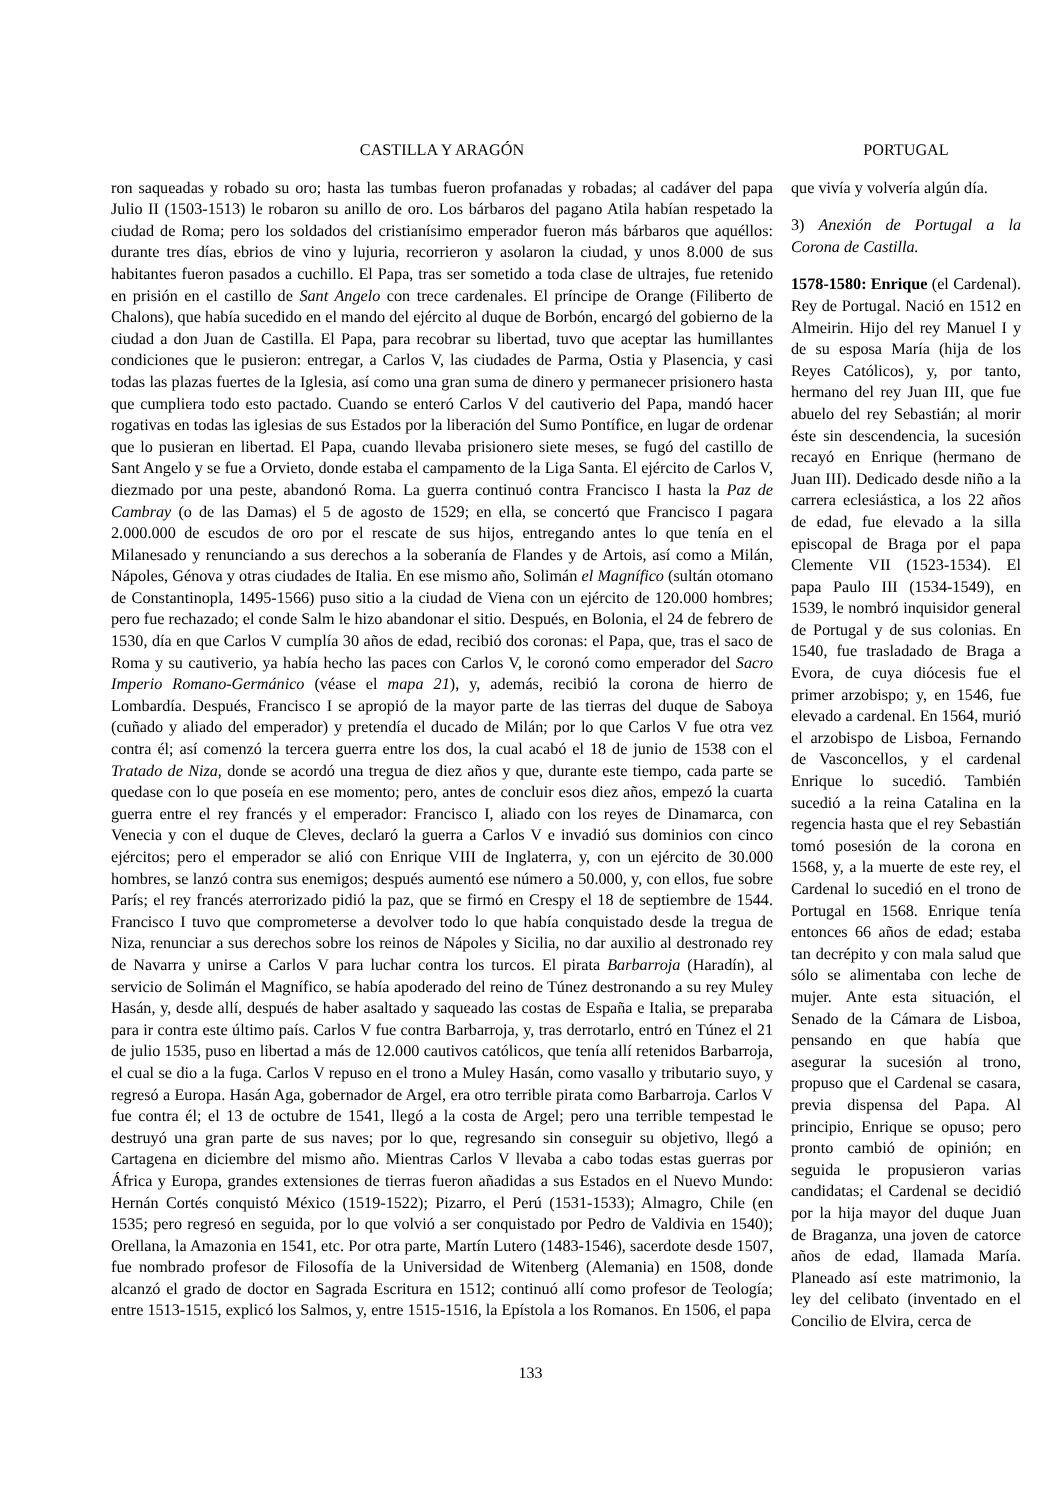CASTILLA Y ARAGÓN
ron saqueadas y robado su oro; hasta las tumbas fueron profanadas y robadas; al cadáver del papa Julio II (1503-1513) le robaron su anillo de oro. Los bárbaros del pagano Atila habían respetado la ciudad de Roma; pero los soldados del cristianísimo emperador fueron más bárbaros que aquéllos: durante tres días, ebrios de vino y lujuria, recorrieron y asolaron la ciudad, y unos 8.000 de sus habitantes fueron pasados a cuchillo. El Papa, tras ser sometido a toda clase de ultrajes, fue retenido en prisión en el castillo de Sant Angelo con trece cardenales. El príncipe de Orange (Filiberto de Chalons), que había sucedido en el mando del ejército al duque de Borbón, encargó del gobierno de la ciudad a don Juan de Castilla. El Papa, para recobrar su libertad, tuvo que aceptar las humillantes condiciones que le pusieron: entregar, a Carlos V, las ciudades de Parma, Ostia y Plasencia, y casi todas las plazas fuertes de la Iglesia, así como una gran suma de dinero y permanecer prisionero hasta que cumpliera todo esto pactado. Cuando se enteró Carlos V del cautiverio del Papa, mandó hacer rogativas en todas las iglesias de sus Estados por la liberación del Sumo Pontífice, en lugar de ordenar que lo pusieran en libertad. El Papa, cuando llevaba prisionero siete meses, se fugó del castillo de Sant Angelo y se fue a Orvieto, donde estaba el campamento de la Liga Santa. El ejército de Carlos V, diezmado por una peste, abandonó Roma. La guerra continuó contra Francisco I hasta la Paz de Cambray (o de las Damas) el 5 de agosto de 1529; en ella, se concertó que Francisco I pagara 2.000.000 de escudos de oro por el rescate de sus hijos, entregando antes lo que tenía en el Milanesado y renunciando a sus derechos a la soberanía de Flandes y de Artois, así como a Milán, Nápoles, Génova y otras ciudades de Italia. En ese mismo año, Solimán el Magnífico (sultán otomano de Constantinopla, 1495-1566) puso sitio a la ciudad de Viena con un ejército de 120.000 hombres; pero fue rechazado; el conde Salm le hizo abandonar el sitio. Después, en Bolonia, el 24 de febrero de 1530, día en que Carlos V cumplía 30 años de edad, recibió dos coronas: el Papa, que, tras el saco de Roma y su cautiverio, ya había hecho las paces con Carlos V, le coronó como emperador del Sacro Imperio Romano-Germánico (véase el mapa 21), y, además, recibió la corona de hierro de Lombardía. Después, Francisco I se apropió de la mayor parte de las tierras del duque de Saboya (cuñado y aliado del emperador) y pretendía el ducado de Milán; por lo que Carlos V fue otra vez contra él; así comenzó la tercera guerra entre los dos, la cual acabó el 18 de junio de 1538 con el Tratado de Niza, donde se acordó una tregua de diez años y que, durante este tiempo, cada parte se quedase con lo que poseía en ese momento; pero, antes de concluir esos diez años, empezó la cuarta guerra entre el rey francés y el emperador: Francisco I, aliado con los reyes de Dinamarca, con Venecia y con el duque de Cleves, declaró la guerra a Carlos V e invadió sus dominios con cinco ejércitos; pero el emperador se alió con Enrique VIII de Inglaterra, y, con un ejército de 30.000 hombres, se lanzó contra sus enemigos; después aumentó ese número a 50.000, y, con ellos, fue sobre París; el rey francés aterrorizado pidió la paz, que se firmó en Crespy el 18 de septiembre de 1544. Francisco I tuvo que comprometerse a devolver todo lo que había conquistado desde la tregua de Niza, renunciar a sus derechos sobre los reinos de Nápoles y Sicilia, no dar auxilio al destronado rey de Navarra y unirse a Carlos V para luchar contra los turcos. El pirata Barbarroja (Haradín), al servicio de Solimán el Magnífico, se había apoderado del reino de Túnez destronando a su rey Muley Hasán, y, desde allí, después de haber asaltado y saqueado las costas de España e Italia, se preparaba para ir contra este último país. Carlos V fue contra Barbarroja, y, tras derrotarlo, entró en Túnez el 21 de julio 1535, puso en libertad a más de 12.000 cautivos católicos, que tenía allí retenidos Barbarroja, el cual se dio a la fuga. Carlos V repuso en el trono a Muley Hasán, como vasallo y tributario suyo, y regresó a Europa. Hasán Aga, gobernador de Argel, era otro terrible pirata como Barbarroja. Carlos V fue contra él; el 13 de octubre de 1541, llegó a la costa de Argel; pero una terrible tempestad le destruyó una gran parte de sus naves; por lo que, regresando sin conseguir su objetivo, llegó a Cartagena en diciembre del mismo año. Mientras Carlos V llevaba a cabo todas estas guerras por África y Europa, grandes extensiones de tierras fueron añadidas a sus Estados en el Nuevo Mundo: Hernán Cortés conquistó México (1519-1522); Pizarro, el Perú (1531-1533); Almagro, Chile (en 1535; pero regresó en seguida, por lo que volvió a ser conquistado por Pedro de Valdivia en 1540); Orellana, la Amazonia en 1541, etc. Por otra parte, Martín Lutero (1483-1546), sacerdote desde 1507, fue nombrado profesor de Filosofía de la Universidad de Witenberg (Alemania) en 1508, donde alcanzó el grado de doctor en Sagrada Escritura en 1512; continuó allí como profesor de Teología; entre 1513-1515, explicó los Salmos, y, entre 1515-1516, la Epístola a los Romanos. En 1506, el papa
PORTUGAL
que vivía y volvería algún día.
3) Anexión de Portugal a la Corona de Castilla.
1578-1580: Enrique (el Cardenal). Rey de Portugal. Nació en 1512 en Almeirin. Hijo del rey Manuel I y de su esposa María (hija de los Reyes Católicos), y, por tanto, hermano del rey Juan III, que fue abuelo del rey Sebastián; al morir éste sin descendencia, la sucesión recayó en Enrique (hermano de Juan III). Dedicado desde niño a la carrera eclesiástica, a los 22 años de edad, fue elevado a la silla episcopal de Braga por el papa Clemente VII (1523-1534). El papa Paulo III (1534-1549), en 1539, le nombró inquisidor general de Portugal y de sus colonias. En 1540, fue trasladado de Braga a Evora, de cuya diócesis fue el primer arzobispo; y, en 1546, fue elevado a cardenal. En 1564, murió el arzobispo de Lisboa, Fernando de Vasconcellos, y el cardenal Enrique lo sucedió. También sucedió a la reina Catalina en la regencia hasta que el rey Sebastián tomó posesión de la corona en 1568, y, a la muerte de este rey, el Cardenal lo sucedió en el trono de Portugal en 1568. Enrique tenía entonces 66 años de edad; estaba tan decrépito y con mala salud que sólo se alimentaba con leche de mujer. Ante esta situación, el Senado de la Cámara de Lisboa, pensando en que había que asegurar la sucesión al trono, propuso que el Cardenal se casara, previa dispensa del Papa. Al principio, Enrique se opuso; pero pronto cambió de opinión; en seguida le propusieron varias candidatas; el Cardenal se decidió por la hija mayor del duque Juan de Braganza, una joven de catorce años de edad, llamada María. Planeado así este matrimonio, la ley del celibato (inventado en el Concilio de Elvira, cerca de
133